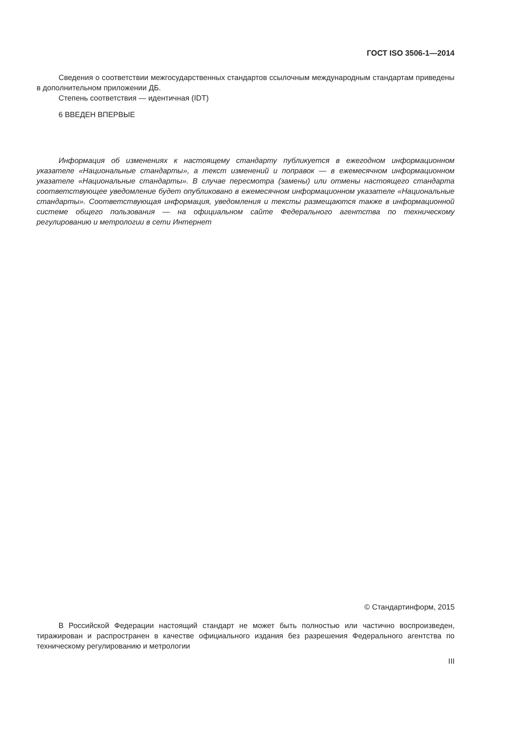ГОСТ ISO 3506-1—2014
Сведения о соответствии межгосударственных стандартов ссылочным международным стандартам приведены в дополнительном приложении ДБ.
Степень соответствия — идентичная (IDT)
6 ВВЕДЕН ВПЕРВЫЕ
Информация об изменениях к настоящему стандарту публикуется в ежегодном информационном указателе «Национальные стандарты», а текст изменений и поправок — в ежемесячном информационном указателе «Национальные стандарты». В случае пересмотра (замены) или отмены настоящего стандарта соответствующее уведомление будет опубликовано в ежемесячном информационном указателе «Национальные стандарты». Соответствующая информация, уведомления и тексты размещаются также в информационной системе общего пользования — на официальном сайте Федерального агентства по техническому регулированию и метрологии в сети Интернет
© Стандартинформ, 2015
В Российской Федерации настоящий стандарт не может быть полностью или частично воспроизведен, тиражирован и распространен в качестве официального издания без разрешения Федерального агентства по техническому регулированию и метрологии
III